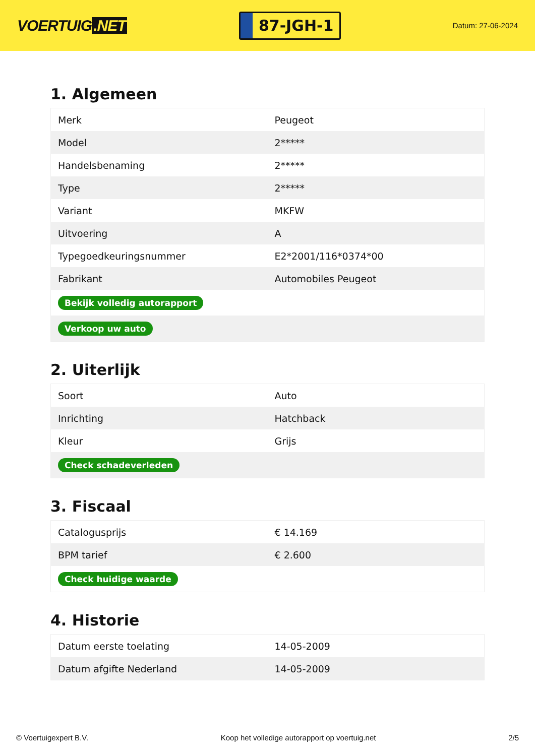VOERTUIG.NET
87-JGH-1
Datum: 27-06-2024
1. Algemeen
| Merk | Peugeot |
| Model | 2***** |
| Handelsbenaming | 2***** |
| Type | 2***** |
| Variant | MKFW |
| Uitvoering | A |
| Typegoedkeuringsnummer | E2*2001/116*0374*00 |
| Fabrikant | Automobiles Peugeot |
| Bekijk volledig autorapport | |
| Verkoop uw auto | |
2. Uiterlijk
| Soort | Auto |
| Inrichting | Hatchback |
| Kleur | Grijs |
| Check schadeverleden | |
3. Fiscaal
| Catalogusprijs | € 14.169 |
| BPM tarief | € 2.600 |
| Check huidige waarde | |
4. Historie
| Datum eerste toelating | 14-05-2009 |
| Datum afgifte Nederland | 14-05-2009 |
© Voertuigexpert B.V. Koop het volledige autorapport op voertuig.net 2/5